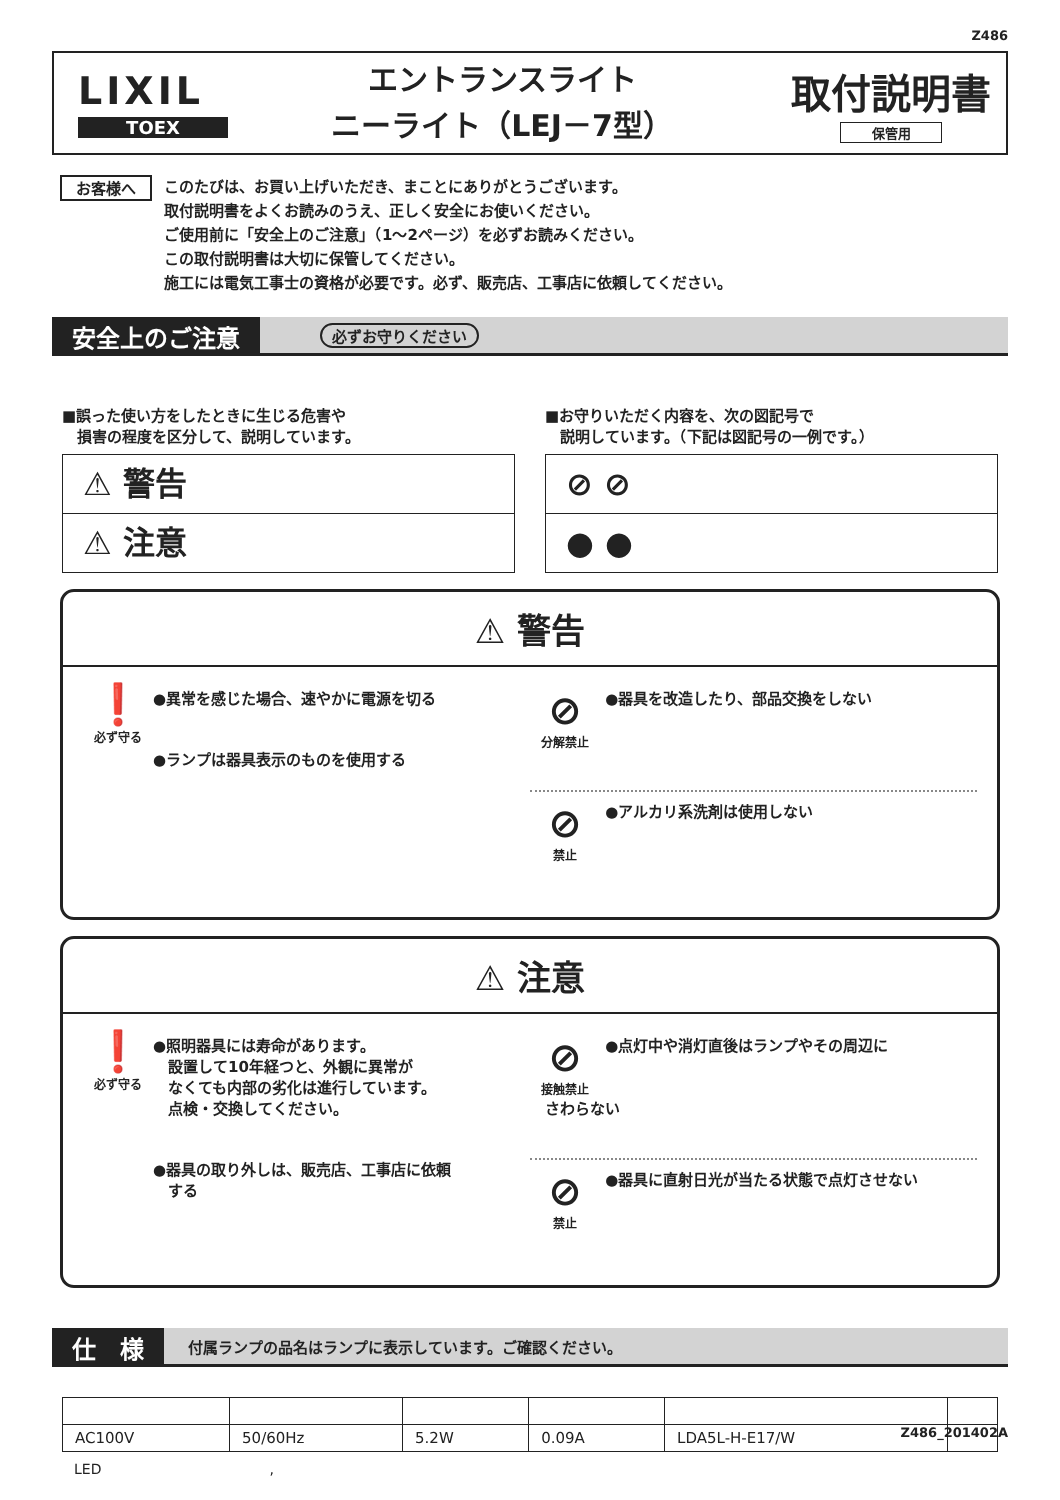Z486
LIXIL
TOEX
エントランスライト
ニーライト（LEJ－7型）
取付説明書
保管用
お客様へ
このたびは、お買い上げいただき、まことにありがとうございます。
取付説明書をよくお読みのうえ、正しく安全にお使いください。
ご使用前に「安全上のご注意」（1～2ページ）を必ずお読みください。
この取付説明書は大切に保管してください。
施工には電気工事士の資格が必要です。必ず、販売店、工事店に依頼してください。
安全上のご注意
必ずお守りください
■誤った使い方をしたときに生じる危害や
　損害の程度を区分して、説明しています。
⚠ 警告
⚠ 注意
■お守りいただく内容を、次の図記号で
　説明しています。（下記は図記号の一例です。）
⊘ ⊘
● ●
⚠ 警告
❗ 必ず守る
●異常を感じた場合、速やかに電源を切る
●ランプは器具表示のものを使用する
⊘ 分解禁止 ●器具を改造したり、部品交換をしない
⊘ 禁止 ●アルカリ系洗剤は使用しない
⚠ 注意
❗ 必ず守る
●照明器具には寿命があります。
　設置して10年経つと、外観に異常が
　なくても内部の劣化は進行しています。
　点検・交換してください。
●器具の取り外しは、販売店、工事店に依頼
　する
⊘ 接触禁止 ●点灯中や消灯直後はランプやその周辺に
　さわらない
⊘ 禁止 ●器具に直射日光が当たる状態で点灯させない
仕　様
付属ランプの品名はランプに表示しています。ご確認ください。
| AC100V | 50/60Hz | 5.2W | 0.09A | LDA5L-H-E17/W | |
LED　　　　　　　　　　　　,
Z486_201402A